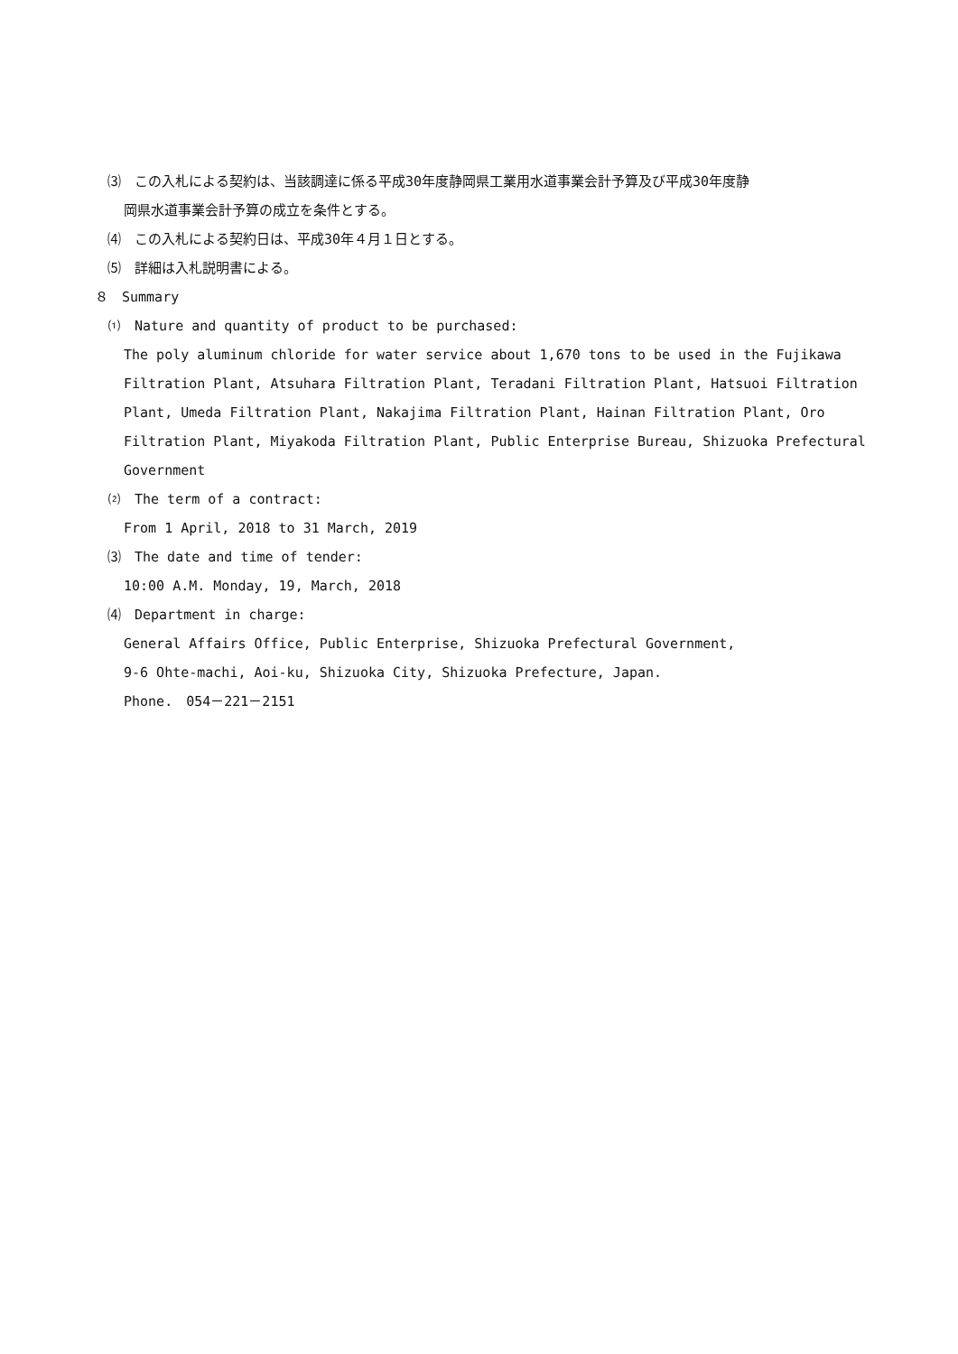⑶　この入札による契約は、当該調達に係る平成30年度静岡県工業用水道事業会計予算及び平成30年度静
岡県水道事業会計予算の成立を条件とする。
⑷　この入札による契約日は、平成30年４月１日とする。
⑸　詳細は入札説明書による。
８　Summary
⑴　Nature and quantity of product to be purchased:
The poly aluminum chloride for water service about 1,670 tons to be used in the Fujikawa Filtration Plant, Atsuhara Filtration Plant, Teradani Filtration Plant, Hatsuoi Filtration Plant, Umeda Filtration Plant, Nakajima Filtration Plant, Hainan Filtration Plant, Oro Filtration Plant, Miyakoda Filtration Plant, Public Enterprise Bureau, Shizuoka Prefectural Government
⑵　The term of a contract:
From 1 April, 2018 to 31 March, 2019
⑶　The date and time of tender:
10:00 A.M. Monday, 19, March, 2018
⑷　Department in charge:
General Affairs Office, Public Enterprise, Shizuoka Prefectural Government,
9-6 Ohte-machi, Aoi-ku, Shizuoka City, Shizuoka Prefecture, Japan.
Phone.　054－221－2151